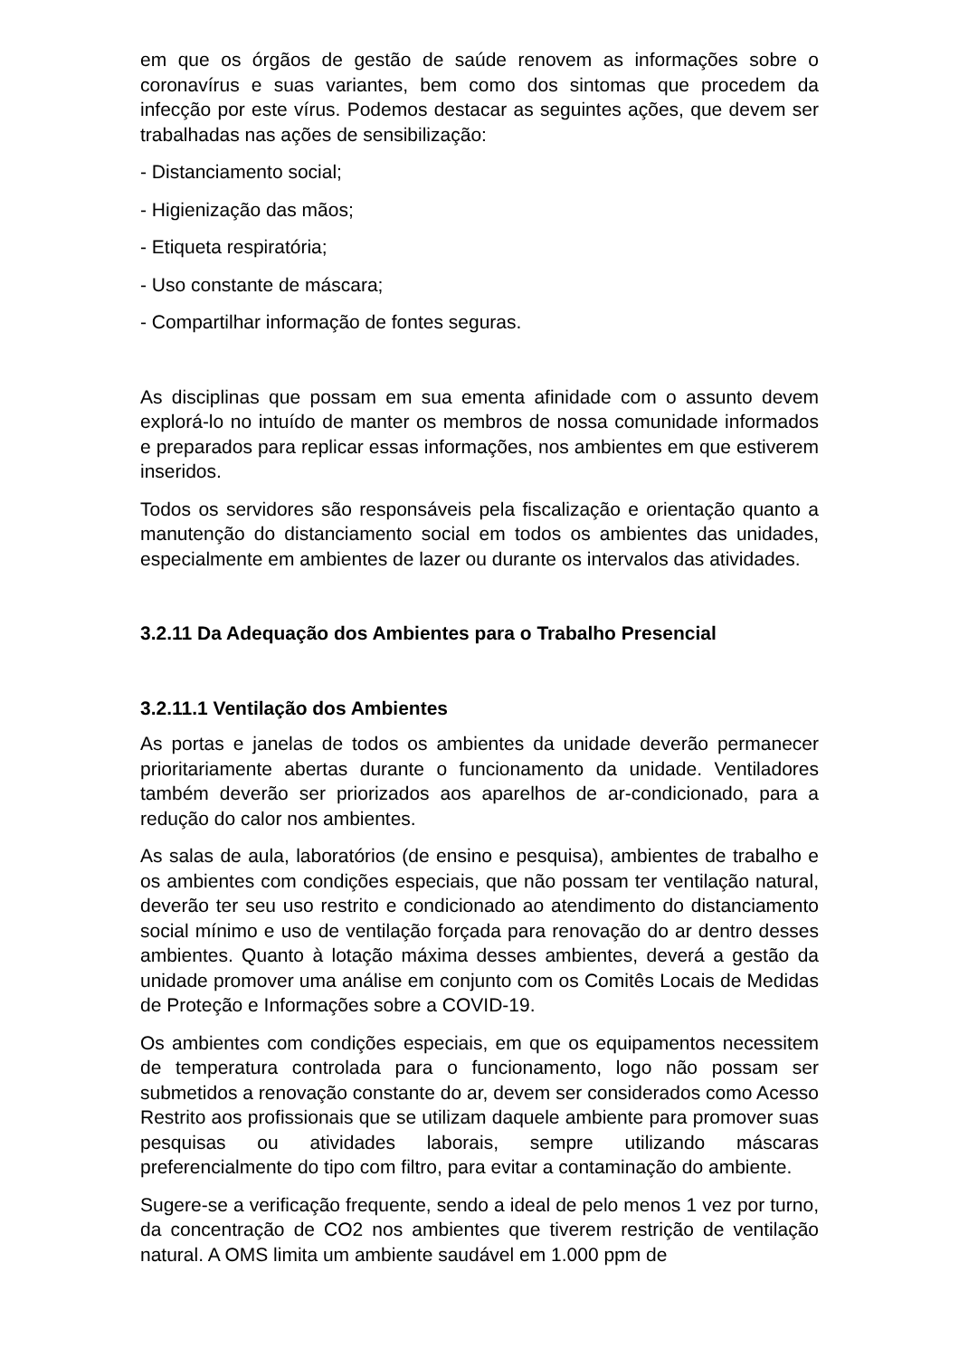em que os órgãos de gestão de saúde renovem as informações sobre o coronavírus e suas variantes, bem como dos sintomas que procedem da infecção por este vírus. Podemos destacar as seguintes ações, que devem ser trabalhadas nas ações de sensibilização:
- Distanciamento social;
- Higienização das mãos;
- Etiqueta respiratória;
- Uso constante de máscara;
- Compartilhar informação de fontes seguras.
As disciplinas que possam em sua ementa afinidade com o assunto devem explorá-lo no intuído de manter os membros de nossa comunidade informados e preparados para replicar essas informações, nos ambientes em que estiverem inseridos.
Todos os servidores são responsáveis pela fiscalização e orientação quanto a manutenção do distanciamento social em todos os ambientes das unidades, especialmente em ambientes de lazer ou durante os intervalos das atividades.
3.2.11 Da Adequação dos Ambientes para o Trabalho Presencial
3.2.11.1 Ventilação dos Ambientes
As portas e janelas de todos os ambientes da unidade deverão permanecer prioritariamente abertas durante o funcionamento da unidade. Ventiladores também deverão ser priorizados aos aparelhos de ar-condicionado, para a redução do calor nos ambientes.
As salas de aula, laboratórios (de ensino e pesquisa), ambientes de trabalho e os ambientes com condições especiais, que não possam ter ventilação natural, deverão ter seu uso restrito e condicionado ao atendimento do distanciamento social mínimo e uso de ventilação forçada para renovação do ar dentro desses ambientes. Quanto à lotação máxima desses ambientes, deverá a gestão da unidade promover uma análise em conjunto com os Comitês Locais de Medidas de Proteção e Informações sobre a COVID-19.
Os ambientes com condições especiais, em que os equipamentos necessitem de temperatura controlada para o funcionamento, logo não possam ser submetidos a renovação constante do ar, devem ser considerados como Acesso Restrito aos profissionais que se utilizam daquele ambiente para promover suas pesquisas ou atividades laborais, sempre utilizando máscaras preferencialmente do tipo com filtro, para evitar a contaminação do ambiente.
Sugere-se a verificação frequente, sendo a ideal de pelo menos 1 vez por turno, da concentração de CO2 nos ambientes que tiverem restrição de ventilação natural. A OMS limita um ambiente saudável em 1.000 ppm de